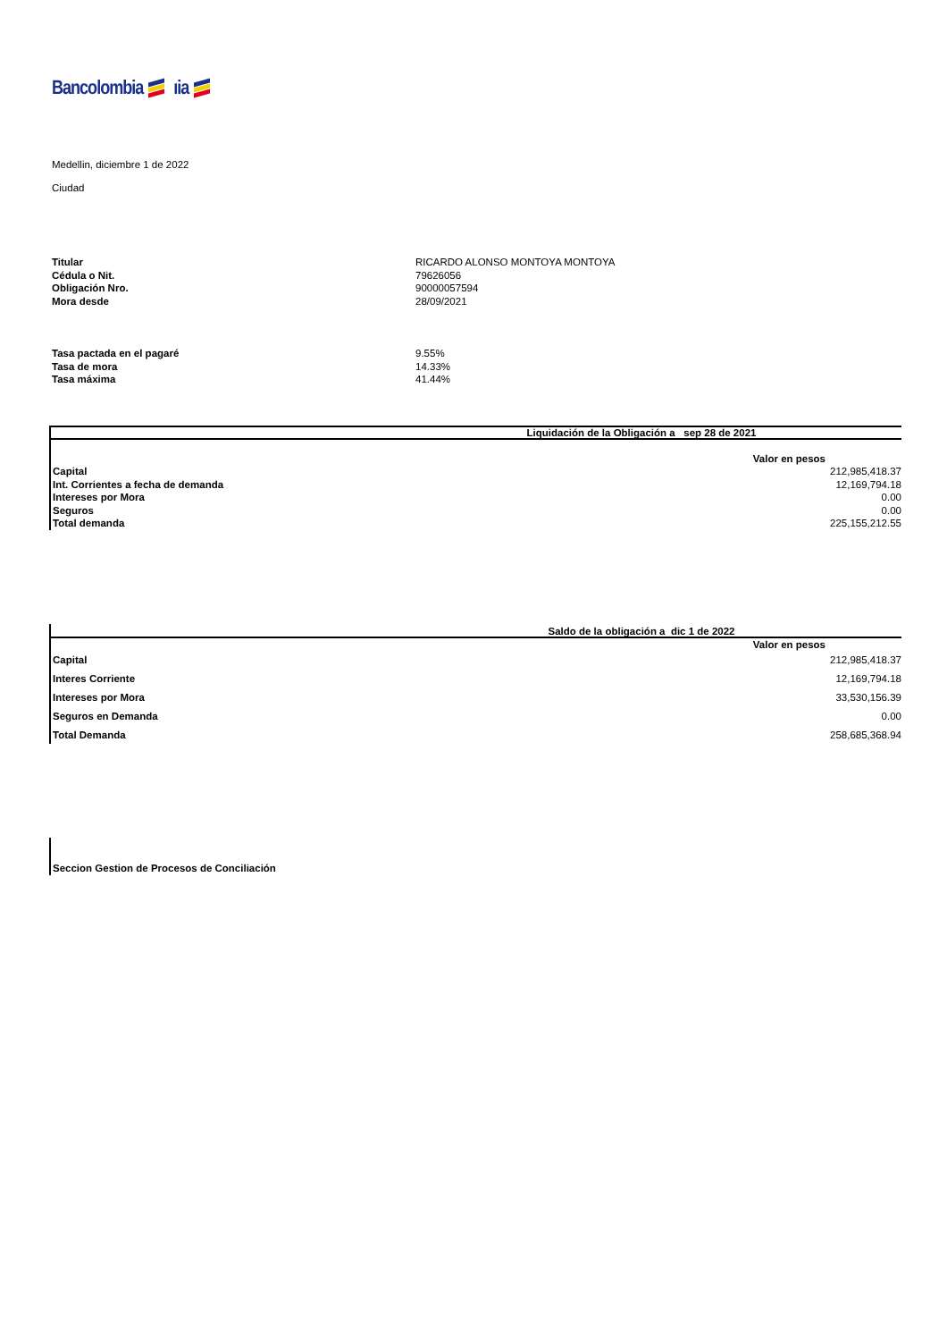Bancolombia ıia
Medellin, diciembre 1 de 2022
Ciudad
| Titular | RICARDO ALONSO MONTOYA MONTOYA |
| Cédula o Nit. | 79626056 |
| Obligación Nro. | 90000057594 |
| Mora desde | 28/09/2021 |
| Tasa pactada en el pagaré | 9.55% |
| Tasa de mora | 14.33% |
| Tasa máxima | 41.44% |
Liquidación de la Obligación a sep 28 de 2021
| | Valor en pesos |
| Capital | 212,985,418.37 |
| Int. Corrientes a fecha de demanda | 12,169,794.18 |
| Intereses por Mora | 0.00 |
| Seguros | 0.00 |
| Total demanda | 225,155,212.55 |
Saldo de la obligación a dic 1 de 2022
| | Valor en pesos |
| Capital | 212,985,418.37 |
| Interes Corriente | 12,169,794.18 |
| Intereses por Mora | 33,530,156.39 |
| Seguros en Demanda | 0.00 |
| Total Demanda | 258,685,368.94 |
Seccion Gestion de Procesos de Conciliación